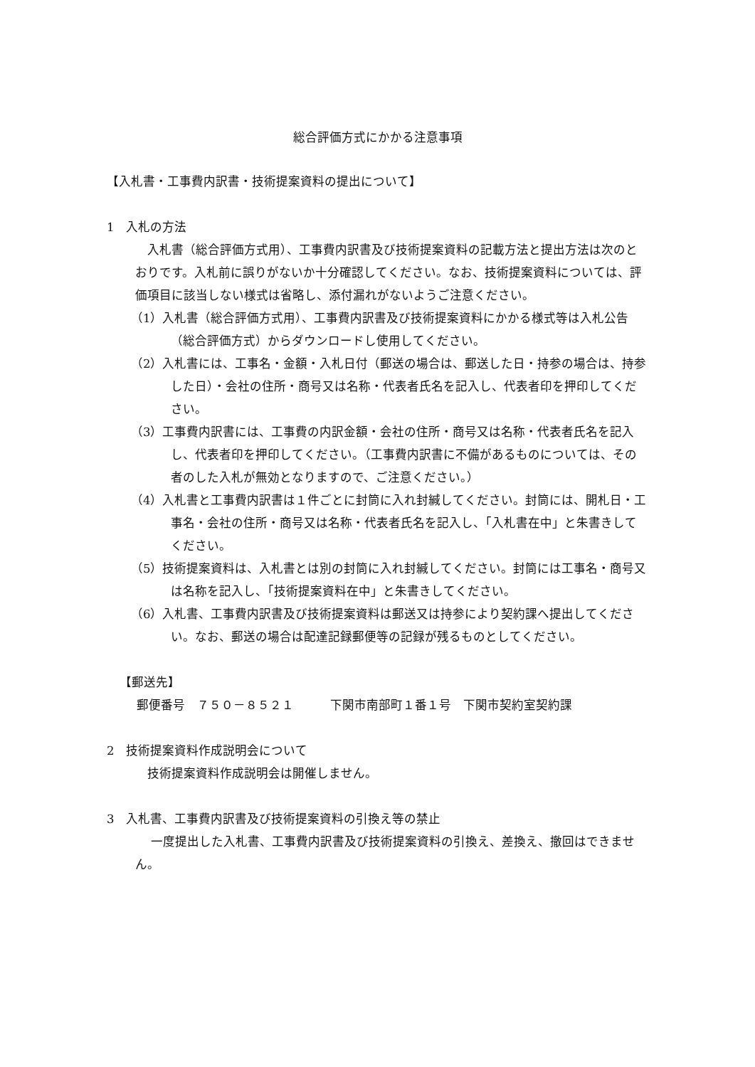総合評価方式にかかる注意事項
【入札書・工事費内訳書・技術提案資料の提出について】
1　入札の方法
　入札書（総合評価方式用）、工事費内訳書及び技術提案資料の記載方法と提出方法は次のとおりです。入札前に誤りがないか十分確認してください。なお、技術提案資料については、評価項目に該当しない様式は省略し、添付漏れがないようご注意ください。
（1）入札書（総合評価方式用）、工事費内訳書及び技術提案資料にかかる様式等は入札公告（総合評価方式）からダウンロードし使用してください。
（2）入札書には、工事名・金額・入札日付（郵送の場合は、郵送した日・持参の場合は、持参した日）・会社の住所・商号又は名称・代表者氏名を記入し、代表者印を押印してください。
（3）工事費内訳書には、工事費の内訳金額・会社の住所・商号又は名称・代表者氏名を記入し、代表者印を押印してください。（工事費内訳書に不備があるものについては、その者のした入札が無効となりますので、ご注意ください。）
（4）入札書と工事費内訳書は１件ごとに封筒に入れ封緘してください。封筒には、開札日・工事名・会社の住所・商号又は名称・代表者氏名を記入し、「入札書在中」と朱書きしてください。
（5）技術提案資料は、入札書とは別の封筒に入れ封緘してください。封筒には工事名・商号又は名称を記入し、「技術提案資料在中」と朱書きしてください。
（6）入札書、工事費内訳書及び技術提案資料は郵送又は持参により契約課へ提出してください。なお、郵送の場合は配達記録郵便等の記録が残るものとしてください。
【郵送先】
郵便番号　７５０－８５２１　　　下関市南部町１番１号　下関市契約室契約課
2　技術提案資料作成説明会について
　技術提案資料作成説明会は開催しません。
3　入札書、工事費内訳書及び技術提案資料の引換え等の禁止
　 一度提出した入札書、工事費内訳書及び技術提案資料の引換え、差換え、撤回はできません。